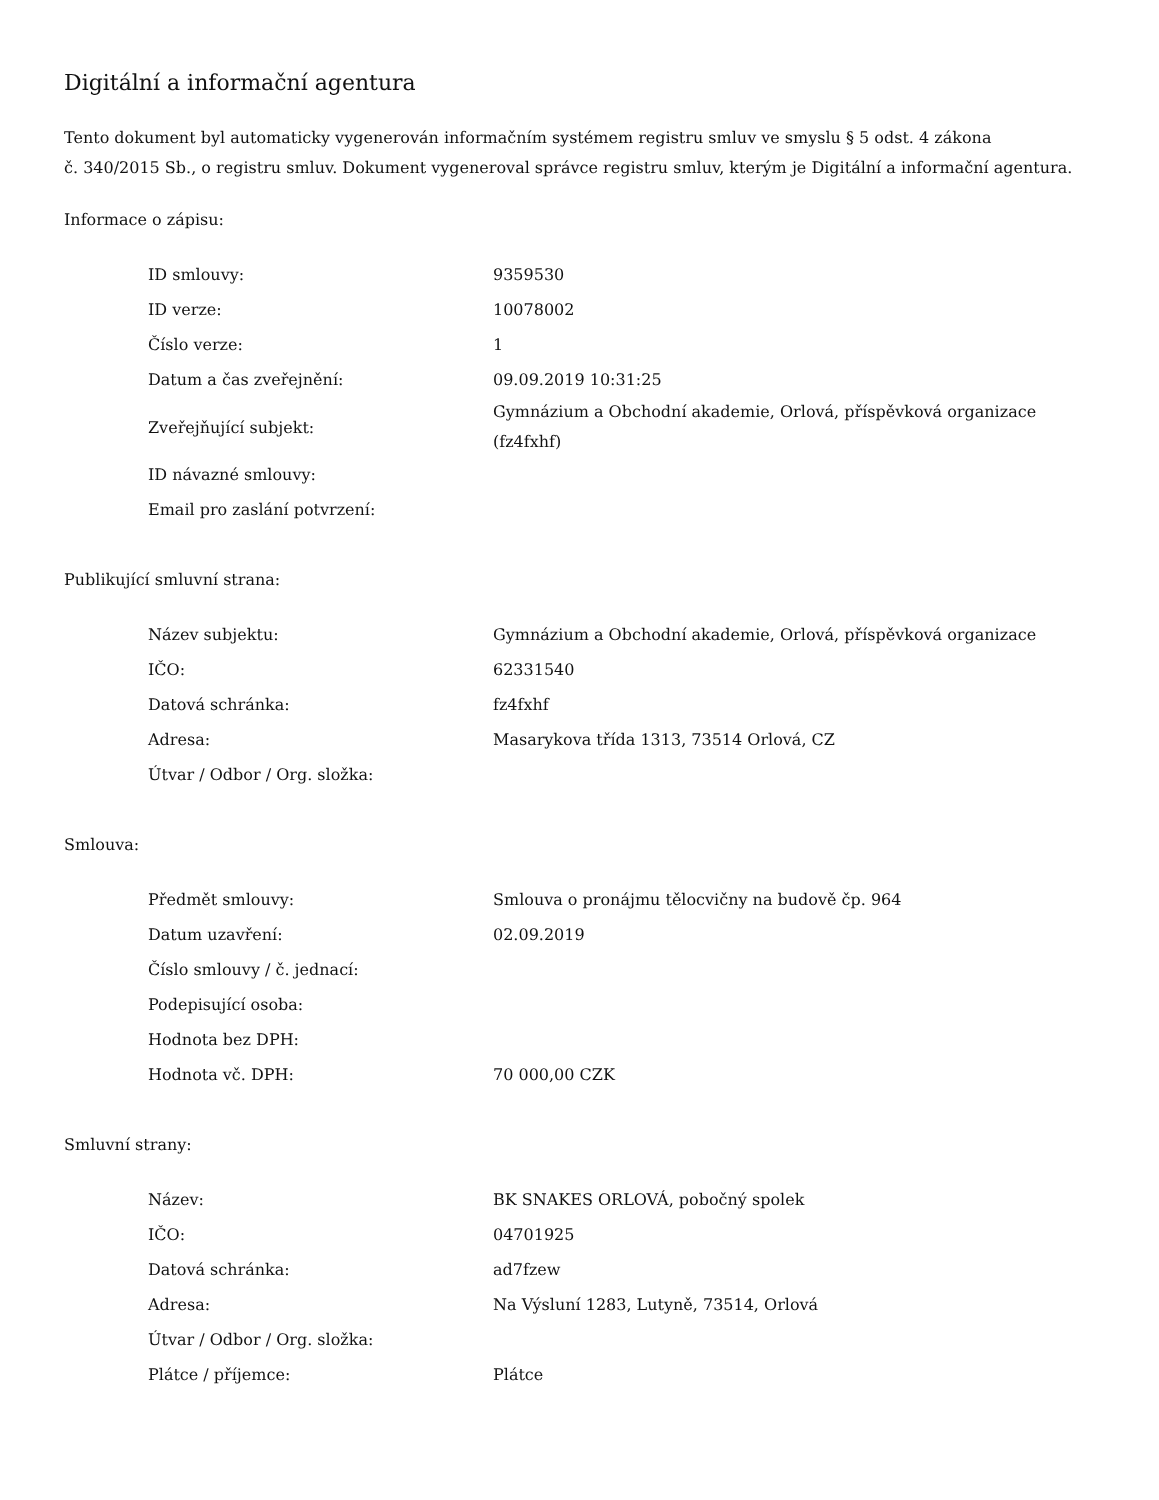Digitální a informační agentura
Tento dokument byl automaticky vygenerován informačním systémem registru smluv ve smyslu § 5 odst. 4 zákona
č. 340/2015 Sb., o registru smluv. Dokument vygeneroval správce registru smluv, kterým je Digitální a informační agentura.
Informace o zápisu:
| ID smlouvy: | 9359530 |
| ID verze: | 10078002 |
| Číslo verze: | 1 |
| Datum a čas zveřejnění: | 09.09.2019 10:31:25 |
| Zveřejňující subjekt: | Gymnázium a Obchodní akademie, Orlová, příspěvková organizace (fz4fxhf) |
| ID návazné smlouvy: | |
| Email pro zaslání potvrzení: | |
Publikující smluvní strana:
| Název subjektu: | Gymnázium a Obchodní akademie, Orlová, příspěvková organizace |
| IČO: | 62331540 |
| Datová schránka: | fz4fxhf |
| Adresa: | Masarykova třída 1313, 73514 Orlová, CZ |
| Útvar / Odbor / Org. složka: | |
Smlouva:
| Předmět smlouvy: | Smlouva o pronájmu tělocvičny na budově čp. 964 |
| Datum uzavření: | 02.09.2019 |
| Číslo smlouvy / č. jednací: | |
| Podepisující osoba: | |
| Hodnota bez DPH: | |
| Hodnota vč. DPH: | 70 000,00 CZK |
Smluvní strany:
| Název: | BK SNAKES ORLOVÁ, pobočný spolek |
| IČO: | 04701925 |
| Datová schránka: | ad7fzew |
| Adresa: | Na Výsluní 1283, Lutyně, 73514, Orlová |
| Útvar / Odbor / Org. složka: | |
| Plátce / příjemce: | Plátce |